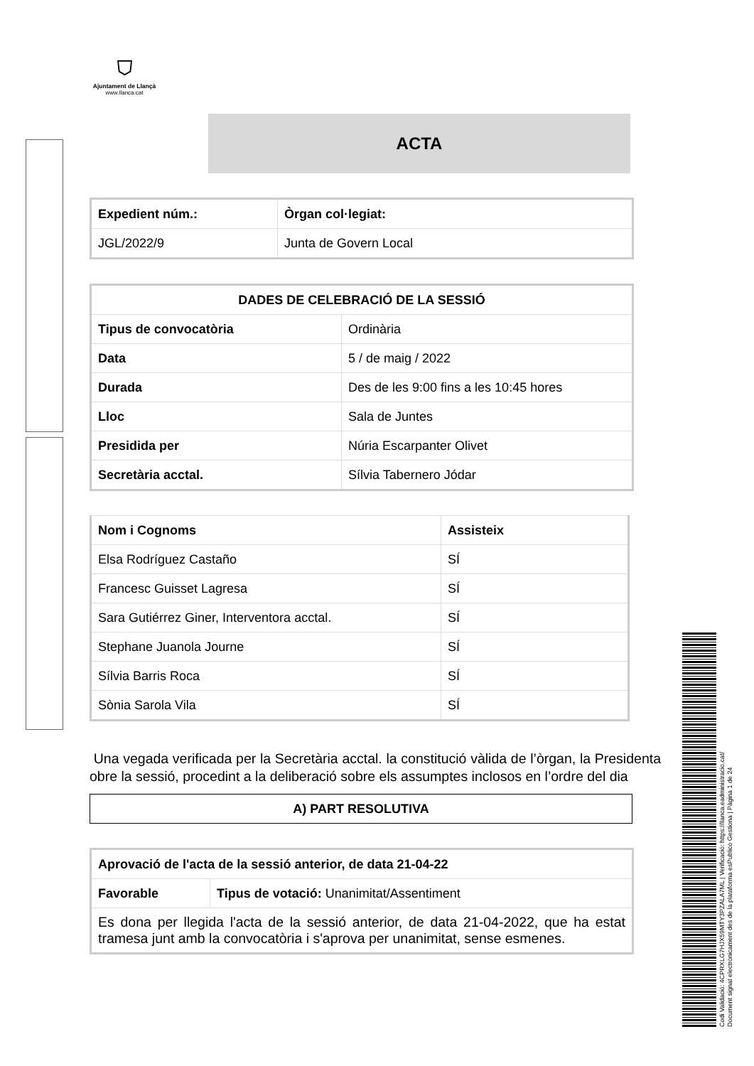⛉
Ajuntament de Llançà
www.llanca.cat
ACTA
| Expedient núm.: | Òrgan col·legiat: |
| --- | --- |
| JGL/2022/9 | Junta de Govern Local |
| DADES DE CELEBRACIÓ DE LA SESSIÓ | |
| --- | --- |
| Tipus de convocatòria | Ordinària |
| Data | 5 / de maig / 2022 |
| Durada | Des de les 9:00 fins a les 10:45 hores |
| Lloc | Sala de Juntes |
| Presidida per | Núria Escarpanter Olivet |
| Secretària acctal. | Sílvia Tabernero Jódar |
| Nom i Cognoms | Assisteix |
| --- | --- |
| Elsa Rodríguez Castaño | SÍ |
| Francesc Guisset Lagresa | SÍ |
| Sara Gutiérrez Giner, Interventora acctal. | SÍ |
| Stephane Juanola Journe | SÍ |
| Sílvia Barris Roca | SÍ |
| Sònia Sarola Vila | SÍ |
Una vegada verificada per la Secretària acctal. la constitució vàlida de l’òrgan, la Presidenta obre la sessió, procedint a la deliberació sobre els assumptes inclosos en l’ordre del dia
A) PART RESOLUTIVA
| Aprovació de l'acta de la sessió anterior, de data 21-04-22 | |
| --- | --- |
| Favorable | Tipus de votació: Unanimitat/Assentiment |
| Es dona per llegida l'acta de la sessió anterior, de data 21-04-2022, que ha estat tramesa junt amb la convocatòria i s'aprova per unanimitat, sense esmenes. | |
Codi Validació: 4CPRXLG7HJX59MTY3PZALA7ML | Verificació: https://llanca.eadministracio.cat/
Document signat electrònicament des de la plataforma esPublico Gestiona | Pàgina 1 de 24